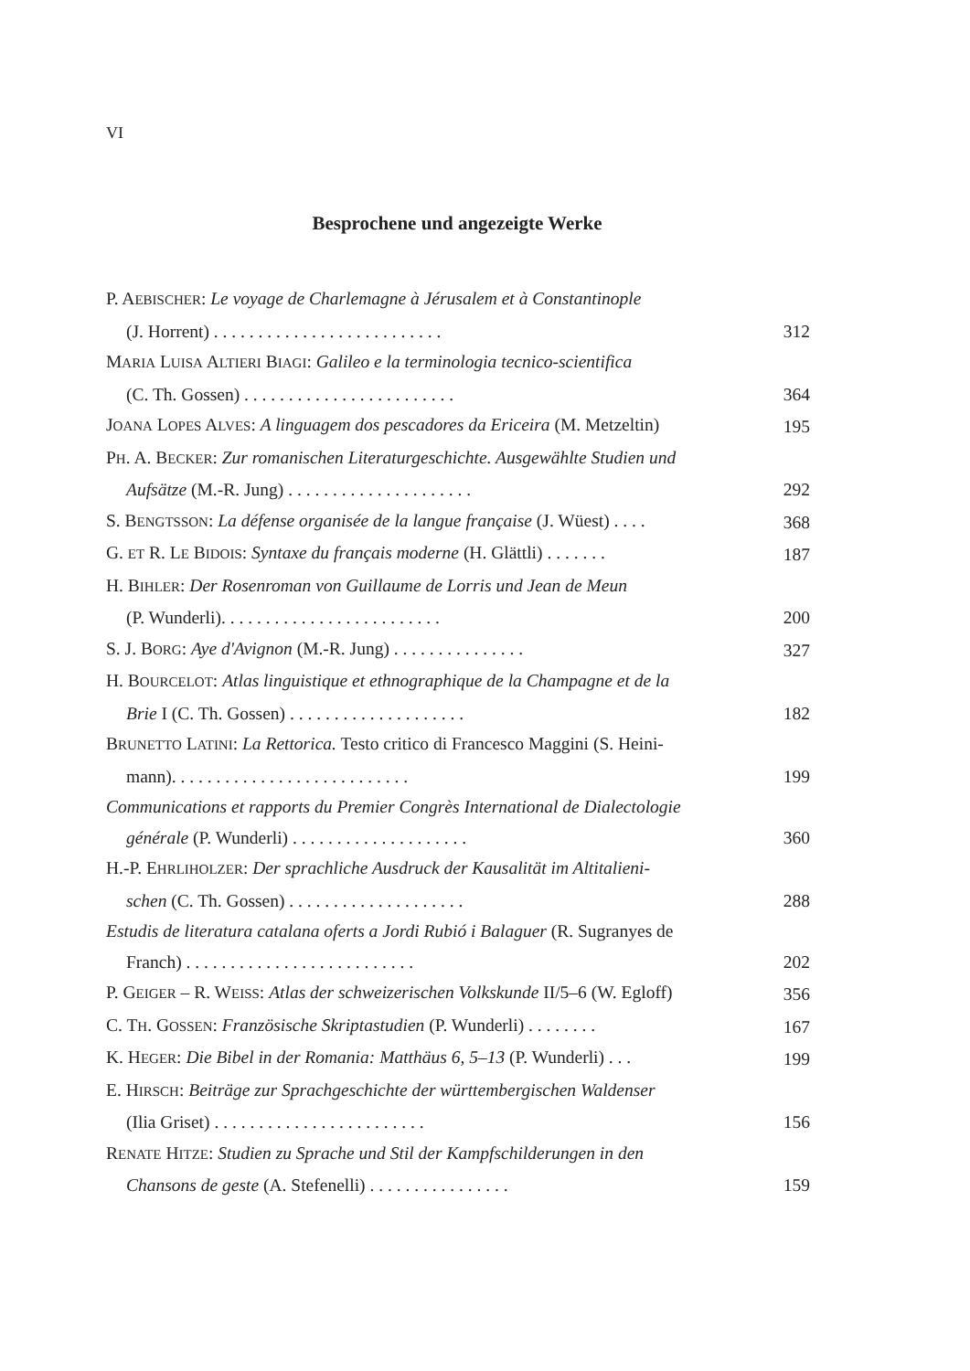VI
Besprochene und angezeigte Werke
P. AEBISCHER: Le voyage de Charlemagne à Jérusalem et à Constantinople
(J. Horrent) . . . . . . . . . . . . . . . . . . . . . . . . . .
312
MARIA LUISA ALTIERI BIAGI: Galileo e la terminologia tecnico-scientifica
(C. Th. Gossen) . . . . . . . . . . . . . . . . . . . . . . . .
364
JOANA LOPES ALVES: A linguagem dos pescadores da Ericeira (M. Metzeltin)
195
PH. A. BECKER: Zur romanischen Literaturgeschichte. Ausgewählte Studien und
Aufsätze (M.-R. Jung) . . . . . . . . . . . . . . . . . . . . .
292
S. BENGTSSON: La défense organisée de la langue française (J. Wüest) . . . .
368
G. ET R. LE BIDOIS: Syntaxe du français moderne (H. Glättli) . . . . . . .
187
H. BIHLER: Der Rosenroman von Guillaume de Lorris und Jean de Meun
(P. Wunderli). . . . . . . . . . . . . . . . . . . . . . . . .
200
S. J. BORG: Aye d'Avignon (M.-R. Jung) . . . . . . . . . . . . . . .
327
H. BOURCELOT: Atlas linguistique et ethnographique de la Champagne et de la
Brie I (C. Th. Gossen) . . . . . . . . . . . . . . . . . . . .
182
BRUNETTO LATINI: La Rettorica. Testo critico di Francesco Maggini (S. Heini-
mann). . . . . . . . . . . . . . . . . . . . . . . . . . .
199
Communications et rapports du Premier Congrès International de Dialectologie
générale (P. Wunderli) . . . . . . . . . . . . . . . . . . . .
360
H.-P. EHRLIHOLZER: Der sprachliche Ausdruck der Kausalität im Altitalieni-
schen (C. Th. Gossen) . . . . . . . . . . . . . . . . . . . .
288
Estudis de literatura catalana oferts a Jordi Rubió i Balaguer (R. Sugranyes de
Franch) . . . . . . . . . . . . . . . . . . . . . . . . . .
202
P. GEIGER – R. WEISS: Atlas der schweizerischen Volkskunde II/5–6 (W. Egloff)
356
C. TH. GOSSEN: Französische Skriptastudien (P. Wunderli) . . . . . . . .
167
K. HEGER: Die Bibel in der Romania: Matthäus 6, 5–13 (P. Wunderli) . . .
199
E. HIRSCH: Beiträge zur Sprachgeschichte der württembergischen Waldenser
(Ilia Griset) . . . . . . . . . . . . . . . . . . . . . . . .
156
RENATE HITZE: Studien zu Sprache und Stil der Kampfschilderungen in den
Chansons de geste (A. Stefenelli) . . . . . . . . . . . . . . . .
159